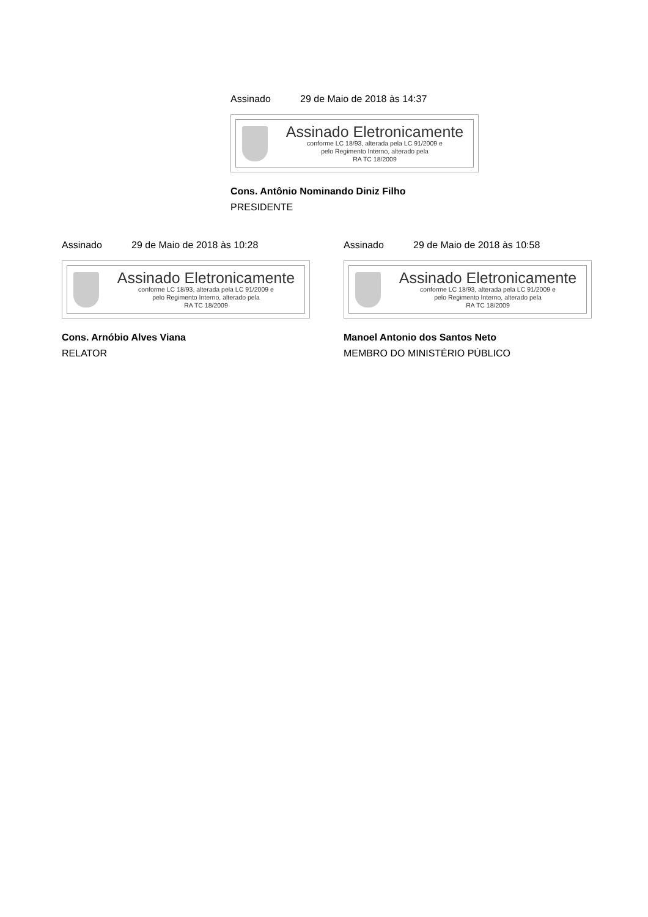Assinado 29 de Maio de 2018 às 14:37
Assinado Eletronicamente
conforme LC 18/93, alterada pela LC 91/2009 e
pelo Regimento Interno, alterado pela
RA TC 18/2009
Cons. Antônio Nominando Diniz Filho
PRESIDENTE
Assinado 29 de Maio de 2018 às 10:28
Assinado Eletronicamente
conforme LC 18/93, alterada pela LC 91/2009 e
pelo Regimento Interno, alterado pela
RA TC 18/2009
Cons. Arnóbio Alves Viana
RELATOR
Assinado 29 de Maio de 2018 às 10:58
Assinado Eletronicamente
conforme LC 18/93, alterada pela LC 91/2009 e
pelo Regimento Interno, alterado pela
RA TC 18/2009
Manoel Antonio dos Santos Neto
MEMBRO DO MINISTÉRIO PÚBLICO